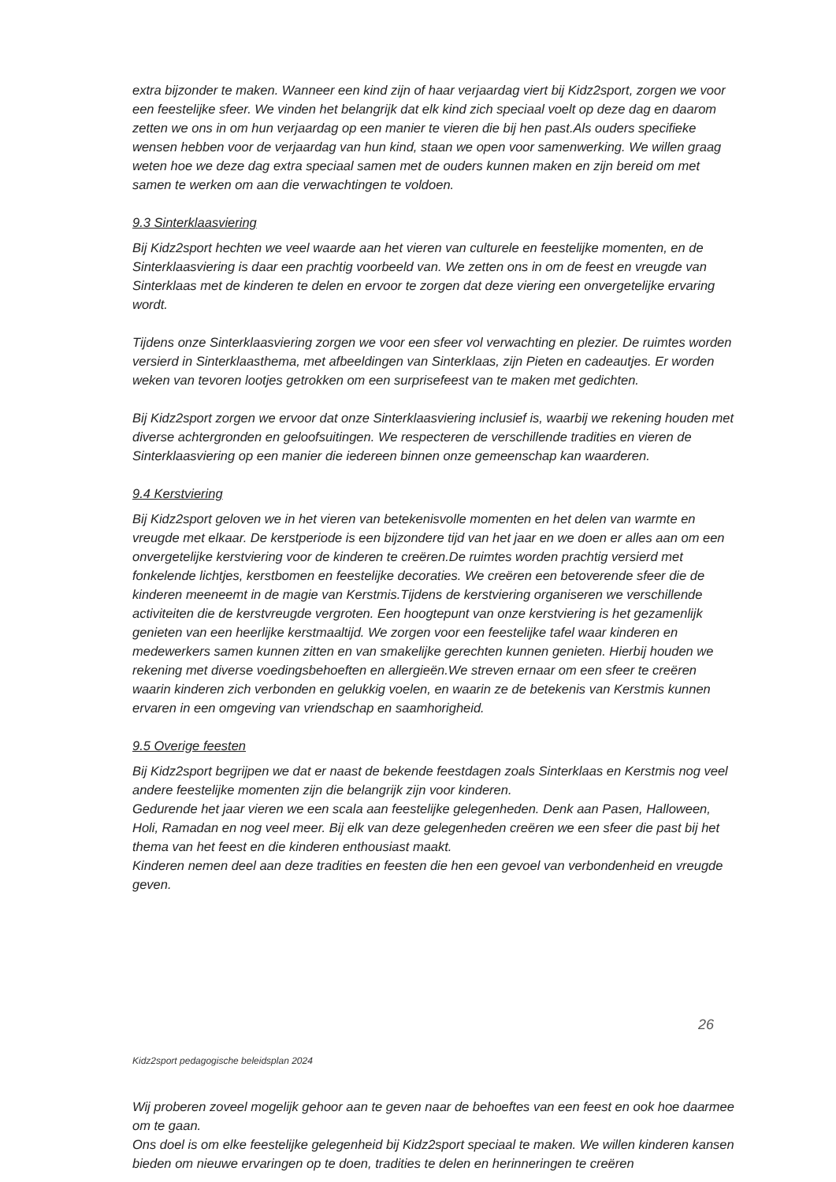extra bijzonder te maken. Wanneer een kind zijn of haar verjaardag viert bij Kidz2sport, zorgen we voor een feestelijke sfeer. We vinden het belangrijk dat elk kind zich speciaal voelt op deze dag en daarom zetten we ons in om hun verjaardag op een manier te vieren die bij hen past.Als ouders specifieke wensen hebben voor de verjaardag van hun kind, staan we open voor samenwerking. We willen graag weten hoe we deze dag extra speciaal samen met de ouders kunnen maken en zijn bereid om met samen te werken om aan die verwachtingen te voldoen.
9.3 Sinterklaasviering
Bij Kidz2sport hechten we veel waarde aan het vieren van culturele en feestelijke momenten, en de Sinterklaasviering is daar een prachtig voorbeeld van. We zetten ons in om de feest en vreugde van Sinterklaas met de kinderen te delen en ervoor te zorgen dat deze viering een onvergetelijke ervaring wordt.
Tijdens onze Sinterklaasviering zorgen we voor een sfeer vol verwachting en plezier. De ruimtes worden versierd in Sinterklaasthema, met afbeeldingen van Sinterklaas, zijn Pieten en cadeautjes. Er worden weken van tevoren lootjes getrokken om een surprisefeest van te maken met gedichten.
Bij Kidz2sport zorgen we ervoor dat onze Sinterklaasviering inclusief is, waarbij we rekening houden met diverse achtergronden en geloofsuitingen. We respecteren de verschillende tradities en vieren de Sinterklaasviering op een manier die iedereen binnen onze gemeenschap kan waarderen.
9.4 Kerstviering
Bij Kidz2sport geloven we in het vieren van betekenisvolle momenten en het delen van warmte en vreugde met elkaar. De kerstperiode is een bijzondere tijd van het jaar en we doen er alles aan om een onvergetelijke kerstviering voor de kinderen te creëren.De ruimtes worden prachtig versierd met fonkelende lichtjes, kerstbomen en feestelijke decoraties. We creëren een betoverende sfeer die de kinderen meeneemt in de magie van Kerstmis.Tijdens de kerstviering organiseren we verschillende activiteiten die de kerstvreugde vergroten. Een hoogtepunt van onze kerstviering is het gezamenlijk genieten van een heerlijke kerstmaaltijd. We zorgen voor een feestelijke tafel waar kinderen en medewerkers samen kunnen zitten en van smakelijke gerechten kunnen genieten. Hierbij houden we rekening met diverse voedingsbehoeften en allergieën.We streven ernaar om een sfeer te creëren waarin kinderen zich verbonden en gelukkig voelen, en waarin ze de betekenis van Kerstmis kunnen ervaren in een omgeving van vriendschap en saamhorigheid.
9.5 Overige feesten
Bij Kidz2sport begrijpen we dat er naast de bekende feestdagen zoals Sinterklaas en Kerstmis nog veel andere feestelijke momenten zijn die belangrijk zijn voor kinderen.
Gedurende het jaar vieren we een scala aan feestelijke gelegenheden. Denk aan Pasen, Halloween, Holi, Ramadan en nog veel meer. Bij elk van deze gelegenheden creëren we een sfeer die past bij het thema van het feest en die kinderen enthousiast maakt.
Kinderen nemen deel aan deze tradities en feesten die hen een gevoel van verbondenheid en vreugde geven.
26
Kidz2sport pedagogische beleidsplan 2024
Wij proberen zoveel mogelijk gehoor aan te geven naar de behoeftes van een feest en ook hoe daarmee om te gaan.
Ons doel is om elke feestelijke gelegenheid bij Kidz2sport speciaal te maken. We willen kinderen kansen bieden om nieuwe ervaringen op te doen, tradities te delen en herinneringen te creëren